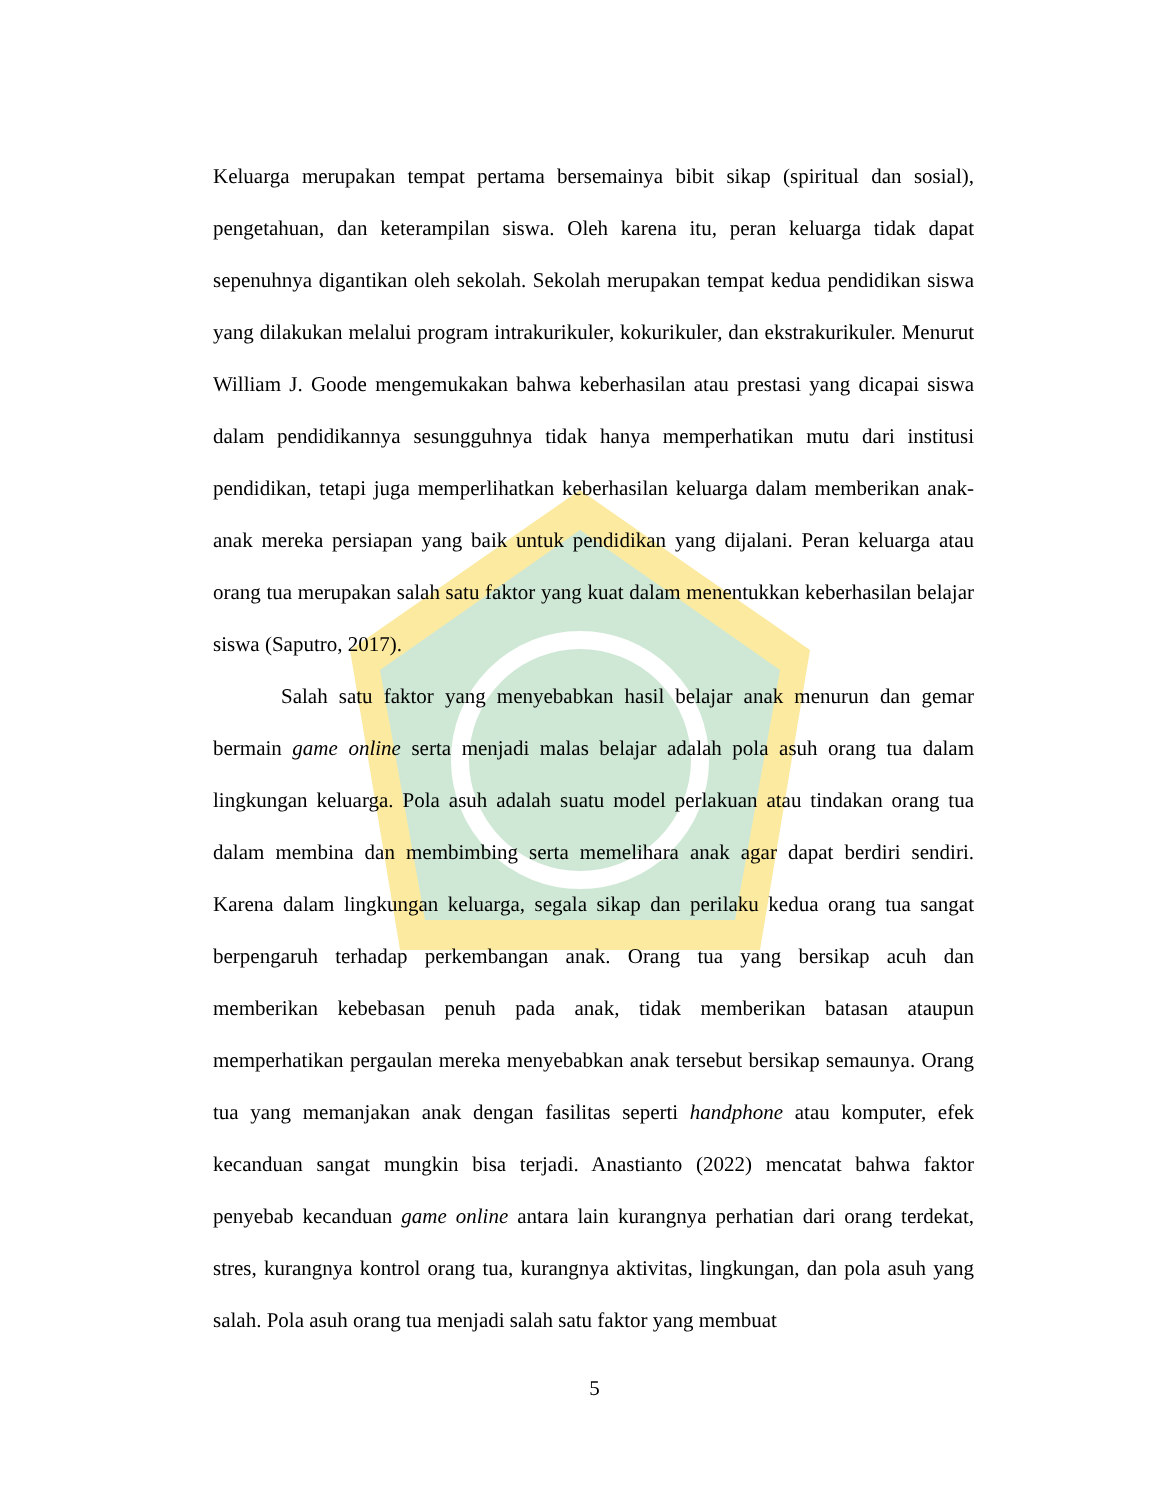Keluarga merupakan tempat pertama bersemainya bibit sikap (spiritual dan sosial), pengetahuan, dan keterampilan siswa. Oleh karena itu, peran keluarga tidak dapat sepenuhnya digantikan oleh sekolah. Sekolah merupakan tempat kedua pendidikan siswa yang dilakukan melalui program intrakurikuler, kokurikuler, dan ekstrakurikuler. Menurut William J. Goode mengemukakan bahwa keberhasilan atau prestasi yang dicapai siswa dalam pendidikannya sesungguhnya tidak hanya memperhatikan mutu dari institusi pendidikan, tetapi juga memperlihatkan keberhasilan keluarga dalam memberikan anak-anak mereka persiapan yang baik untuk pendidikan yang dijalani. Peran keluarga atau orang tua merupakan salah satu faktor yang kuat dalam menentukkan keberhasilan belajar siswa (Saputro, 2017).
Salah satu faktor yang menyebabkan hasil belajar anak menurun dan gemar bermain game online serta menjadi malas belajar adalah pola asuh orang tua dalam lingkungan keluarga. Pola asuh adalah suatu model perlakuan atau tindakan orang tua dalam membina dan membimbing serta memelihara anak agar dapat berdiri sendiri. Karena dalam lingkungan keluarga, segala sikap dan perilaku kedua orang tua sangat berpengaruh terhadap perkembangan anak. Orang tua yang bersikap acuh dan memberikan kebebasan penuh pada anak, tidak memberikan batasan ataupun memperhatikan pergaulan mereka menyebabkan anak tersebut bersikap semaunya. Orang tua yang memanjakan anak dengan fasilitas seperti handphone atau komputer, efek kecanduan sangat mungkin bisa terjadi. Anastianto (2022) mencatat bahwa faktor penyebab kecanduan game online antara lain kurangnya perhatian dari orang terdekat, stres, kurangnya kontrol orang tua, kurangnya aktivitas, lingkungan, dan pola asuh yang salah. Pola asuh orang tua menjadi salah satu faktor yang membuat
5